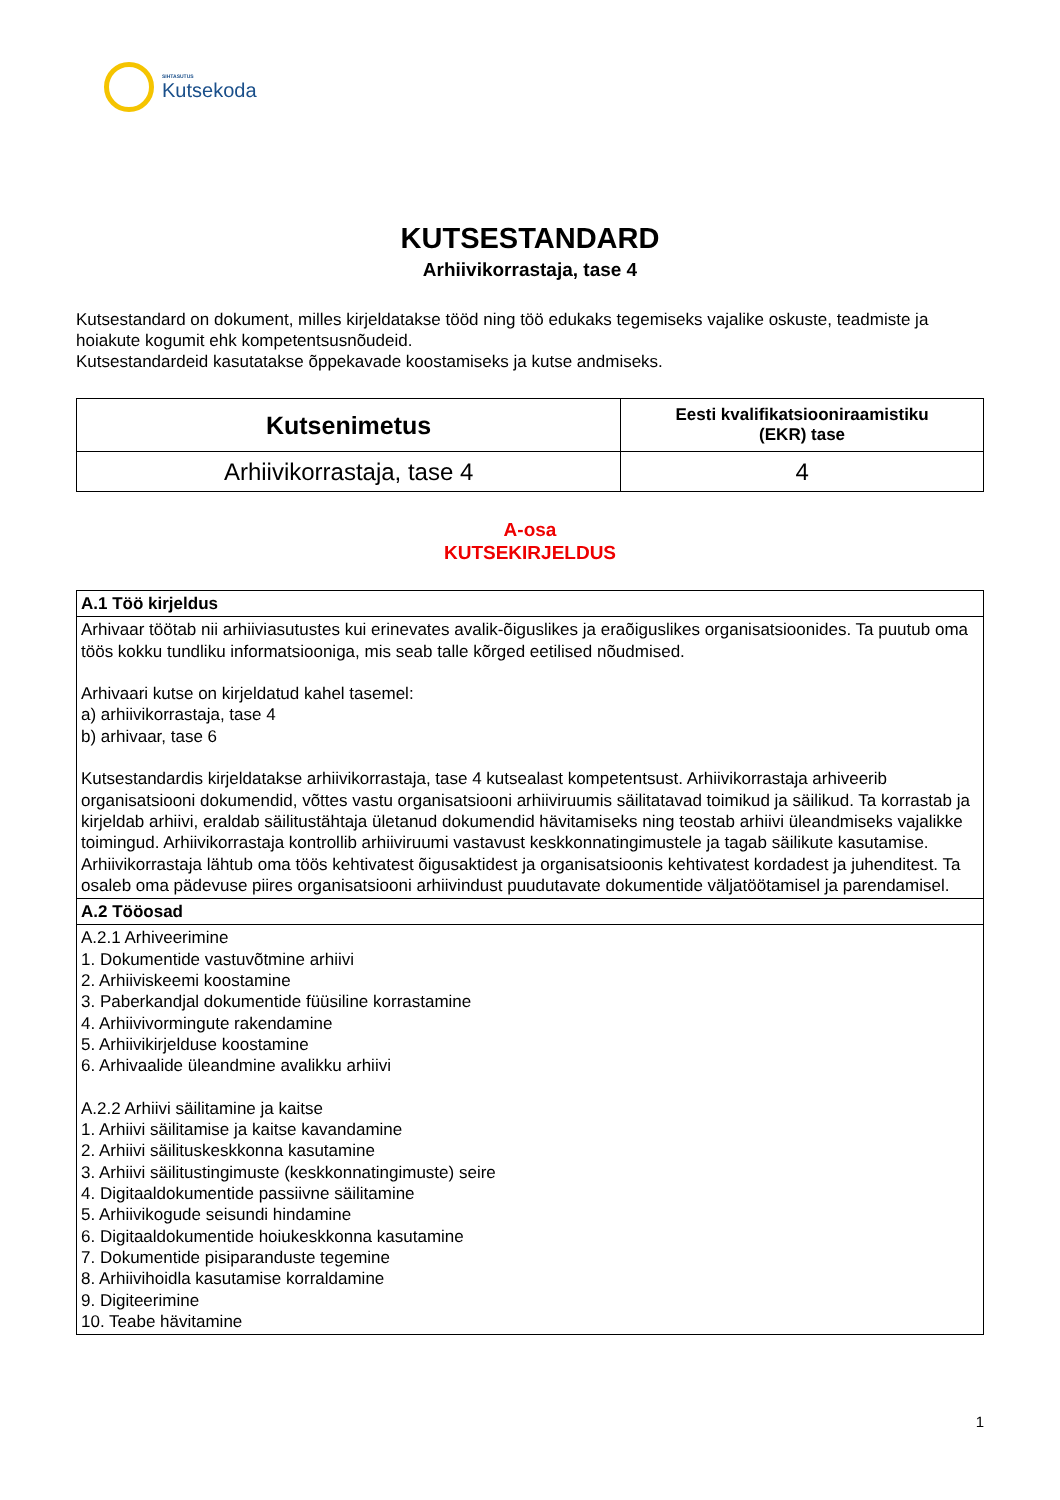SIHTASUTUS
Kutsekoda
KUTSESTANDARD
Arhiivikorrastaja, tase 4
Kutsestandard on dokument, milles kirjeldatakse tööd ning töö edukaks tegemiseks vajalike oskuste, teadmiste ja hoiakute kogumit ehk kompetentsusnõudeid.
Kutsestandardeid kasutatakse õppekavade koostamiseks ja kutse andmiseks.
| Kutsenimetus | Eesti kvalifikatsiooniraamistiku (EKR) tase |
| --- | --- |
| Arhiivikorrastaja, tase 4 | 4 |
A-osa
KUTSEKIRJELDUS
| A.1 Töö kirjeldus |
| Arhivaar töötab nii arhiiviasutustes kui erinevates avalik-õiguslikes ja eraõiguslikes organisatsioonides. Ta puutub oma töös kokku tundliku informatsiooniga, mis seab talle kõrged eetilised nõudmised. Arhivaari kutse on kirjeldatud kahel tasemel: a) arhiivikorrastaja, tase 4 b) arhivaar, tase 6 Kutsestandardis kirjeldatakse arhiivikorrastaja, tase 4 kutsealast kompetentsust. Arhiivikorrastaja arhiveerib organisatsiooni dokumendid, võttes vastu organisatsiooni arhiiviruumis säilitatavad toimikud ja säilikud. Ta korrastab ja kirjeldab arhiivi, eraldab säilitustähtaja ületanud dokumendid hävitamiseks ning teostab arhiivi üleandmiseks vajalikke toimingud. Arhiivikorrastaja kontrollib arhiiviruumi vastavust keskkonnatingimustele ja tagab säilikute kasutamise. Arhiivikorrastaja lähtub oma töös kehtivatest õigusaktidest ja organisatsioonis kehtivatest kordadest ja juhenditest. Ta osaleb oma pädevuse piires organisatsiooni arhiivindust puudutavate dokumentide väljatöötamisel ja parendamisel. |
| A.2 Tööosad |
| A.2.1 Arhiveerimine 1. Dokumentide vastuvõtmine arhiivi 2. Arhiiviskeemi koostamine 3. Paberkandjal dokumentide füüsiline korrastamine 4. Arhiivivormingute rakendamine 5. Arhiivikirjelduse koostamine 6. Arhivaalide üleandmine avalikku arhiivi A.2.2 Arhiivi säilitamine ja kaitse 1. Arhiivi säilitamise ja kaitse kavandamine 2. Arhiivi säilituskeskkonna kasutamine 3. Arhiivi säilitustingimuste (keskkonnatingimuste) seire 4. Digitaaldokumentide passiivne säilitamine 5. Arhiivikogude seisundi hindamine 6. Digitaaldokumentide hoiukeskkonna kasutamine 7. Dokumentide pisiparanduste tegemine 8. Arhiivihoidla kasutamise korraldamine 9. Digiteerimine 10. Teabe hävitamine |
1